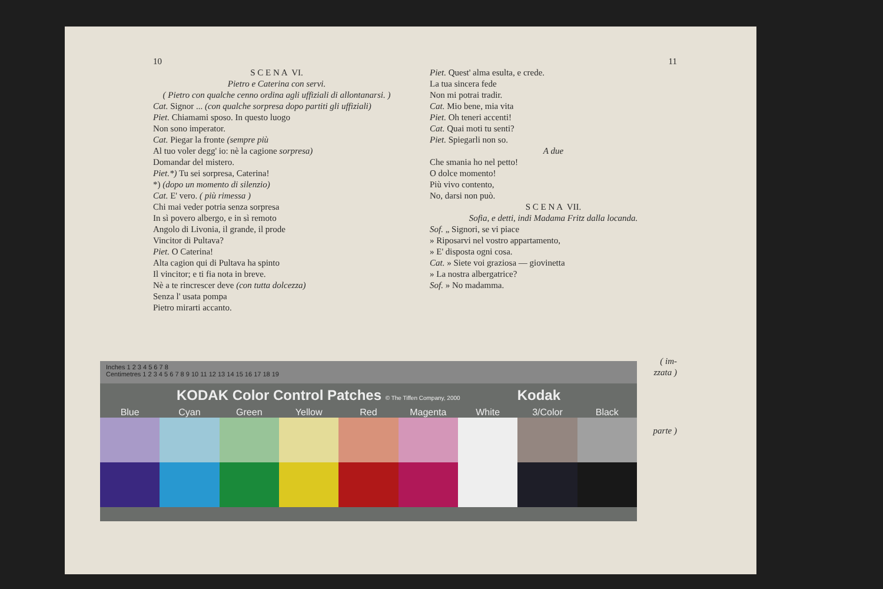10
S C E N A VI.
Pietro e Caterina con servi.
( Pietro con qualche cenno ordina agli uffiziali di allontanarsi. )
Cat. Signor ... (con qualche sorpresa dopo partiti gli uffiziali)
Piet. Chiamami sposo. In questo luogo
Non sono imperator.
Cat. Piegar la fronte (sempre più
Al tuo voler degg' io: nè la cagione sorpresa)
Domandar del mistero.
Piet.*) Tu sei sorpresa, Caterina!
*) (dopo un momento di silenzio)
Cat. E' vero. ( più rimessa )
Chi mai veder potria senza sorpresa
In sì povero albergo, e in sì remoto
Angolo di Livonia, il grande, il prode
Vincitor di Pultava?
Piet. O Caterina!
Alta cagion qui di Pultava ha spinto
Il vincitor; e ti fia nota in breve.
Nè a te rincrescer deve (con tutta dolcezza)
Senza l' usata pompa
Pietro mirarti accanto.
11
Piet. Quest' alma esulta, e crede.
La tua sincera fede
Non mi potrai tradir.
Cat. Mio bene, mia vita
Piet. Oh teneri accenti!
Cat. Quai moti tu senti?
Piet. Spiegarli non so.
A due
Che smania ho nel petto!
O dolce momento!
Più vivo contento,
No, darsi non può.
S C E N A VII.
Sofia, e detti, indi Madama Fritz dalla locanda.
Sof. „ Signori, se vi piace
» Riposarvi nel vostro appartamento,
» E' disposta ogni cosa.
Cat. » Siete voi graziosa — giovinetta
» La nostra albergatrice?
Sof. » No madamma.
( im-
zzata )
parte )
Inches 1 2 3 4 5 6 7 8
Centimetres 1 2 3 4 5 6 7 8 9 10 11 12 13 14 15 16 17 18 19
KODAK Color Control Patches © The Tiffen Company, 2000 Kodak
Blue Cyan Green Yellow Red Magenta White 3/Color Black